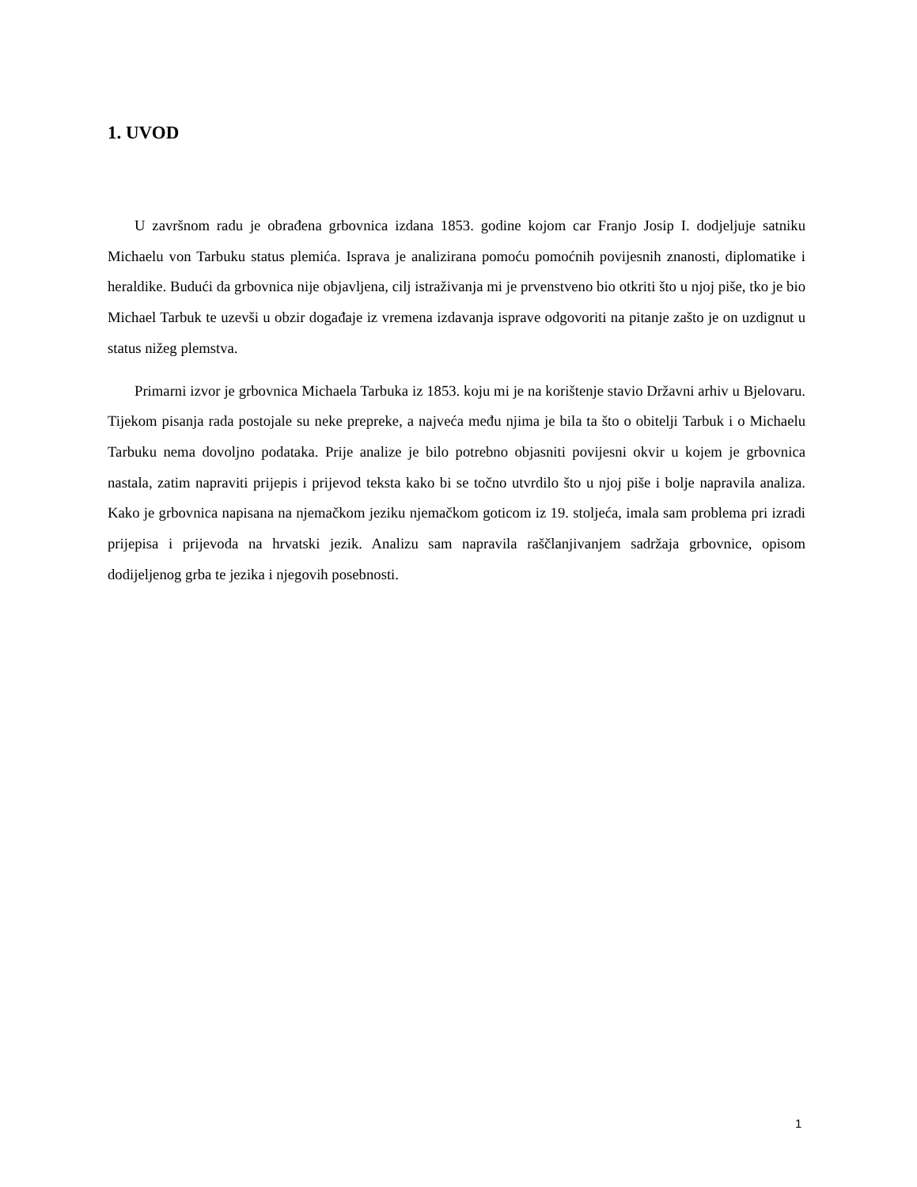1. UVOD
U završnom radu je obrađena grbovnica izdana 1853. godine kojom car Franjo Josip I. dodjeljuje satniku Michaelu von Tarbuku status plemića. Isprava je analizirana pomoću pomoćnih povijesnih znanosti, diplomatike i heraldike. Budući da grbovnica nije objavljena, cilj istraživanja mi je prvenstveno bio otkriti što u njoj piše, tko je bio Michael Tarbuk te uzevši u obzir događaje iz vremena izdavanja isprave odgovoriti na pitanje zašto je on uzdignut u status nižeg plemstva.
Primarni izvor je grbovnica Michaela Tarbuka iz 1853. koju mi je na korištenje stavio Državni arhiv u Bjelovaru. Tijekom pisanja rada postojale su neke prepreke, a najveća među njima je bila ta što o obitelji Tarbuk i o Michaelu Tarbuku nema dovoljno podataka. Prije analize je bilo potrebno objasniti povijesni okvir u kojem je grbovnica nastala, zatim napraviti prijepis i prijevod teksta kako bi se točno utvrdilo što u njoj piše i bolje napravila analiza. Kako je grbovnica napisana na njemačkom jeziku njemačkom goticom iz 19. stoljeća, imala sam problema pri izradi prijepisa i prijevoda na hrvatski jezik. Analizu sam napravila raščlanjivanjem sadržaja grbovnice, opisom dodijeljenog grba te jezika i njegovih posebnosti.
1